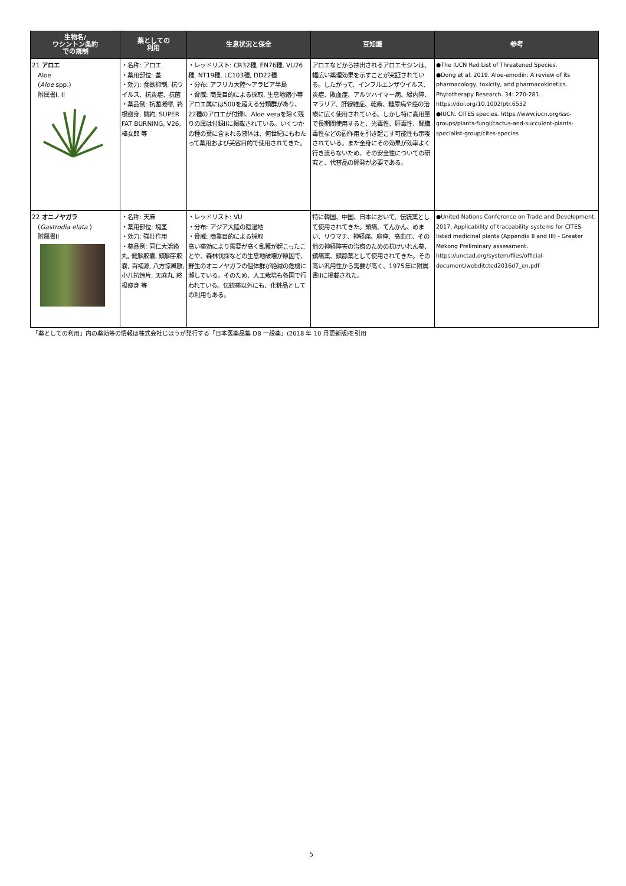| 生物名/ ワシントン条約 での規制 | 薬としての 利用 | 生息状況と保全 | 豆知識 | 参考 |
| --- | --- | --- | --- | --- |
| 21 アロエ Aloe ( Aloe spp.) 附属書I, II | ・名称: アロエ ・薬用部位: 茎 ・効力: 食欲抑制, 抗ウイルス、抗炎症、抗菌 ・薬品例: 抗菌凝嘐, 終极瘦身, 簡約, SUPER FAT BURNING, V26, 棒女郎 等 | ・レッドリスト: CR32種, EN76種, VU26種, NT19種, LC103種, DD22種 ・分布: アフリカ大陸～アラビア半島 ・脅威: 商業目的による採取, 生息地縮小等 アロエ属には500を超える分類群があり、 22種のアロエが付録I、Aloe veraを除く残りの属は付録IIに掲載されている。いくつかの種の葉に含まれる液体は、何世紀にもわたって薬用および美容目的で使用されてきた。 | アロエなどから抽出されるアロエモジンは、幅広い薬理効果を示すことが実証されている。したがって、インフルエンザウイルス、炎症、敗血症、アルツハイマー病、緑内障、マラリア、肝線維症、乾癬、糖尿病や癌の治療に広く使用されている。しかし特に高用量で長期間使用すると、光毒性、肝毒性、腎臓毒性などの副作用を引き起こす可能性も示唆されている。また全身にその効果が効率よく行き渡らないため、その安全性についての研究と、代替品の開発が必要である。 | ●The IUCN Red List of Threatened Species. ●Dong et al. 2019. Aloe-emodin: A review of its pharmacology, toxicity, and pharmacokinetics. Phytotherapy Research. 34: 270-281. https://doi.org/10.1002/ptr.6532 ●IUCN. CITES species. https://www.iucn.org/ssc-groups/plants-fungi/cactus-and-succulent-plants-specialist-group/cites-species |
| 22 オニノヤガラ ( Gastrodia elata ) 附属書II | ・名称: 天麻 ・薬用部位: 塊茎 ・効力: 強壮作用 ・薬品例: 同仁大活絡丸, 健脳胶囊, 鎮脳宇胶嚢, 百補源, 八方惊風散, 小儿抗惊片, 天麻丸, 終极瘦身 等 | ・レッドリスト: VU ・分布: アジア大陸の陰湿地 ・脅威: 商業目的による採取 高い薬効により需要が高く乱獲が起こったことや、森林伐採などの生息地破壊が原因で、野生のオニノヤガラの個体群が絶滅の危機に瀕している。そのため、人工栽培も各国で行われている。伝統薬以外にも、化粧品としての利用もある。 | 特に韓国、中国、日本において、伝統薬として使用されてきた。頭痛、てんかん、めまい、リウマチ、神経痛、麻痺、高血圧、その他の神経障害の治療のための抗けいれん薬、鎮痛薬、鎮静薬として使用されてきた。その高い汎用性から需要が高く、1975年に附属書IIに掲載された。 | ●United Nations Conference on Trade and Development. 2017. Applicability of traceability systems for CITES-listed medicinal plants (Appendix II and III) - Greater Mekong Preliminary assessment. https://unctad.org/system/files/official-document/webditcted2016d7_en.pdf |
「薬としての利用」内の薬効等の情報は株式会社じほうが発行する「日本医薬品集 DB 一般薬」(2018 年 10 月更新版)を引用
5